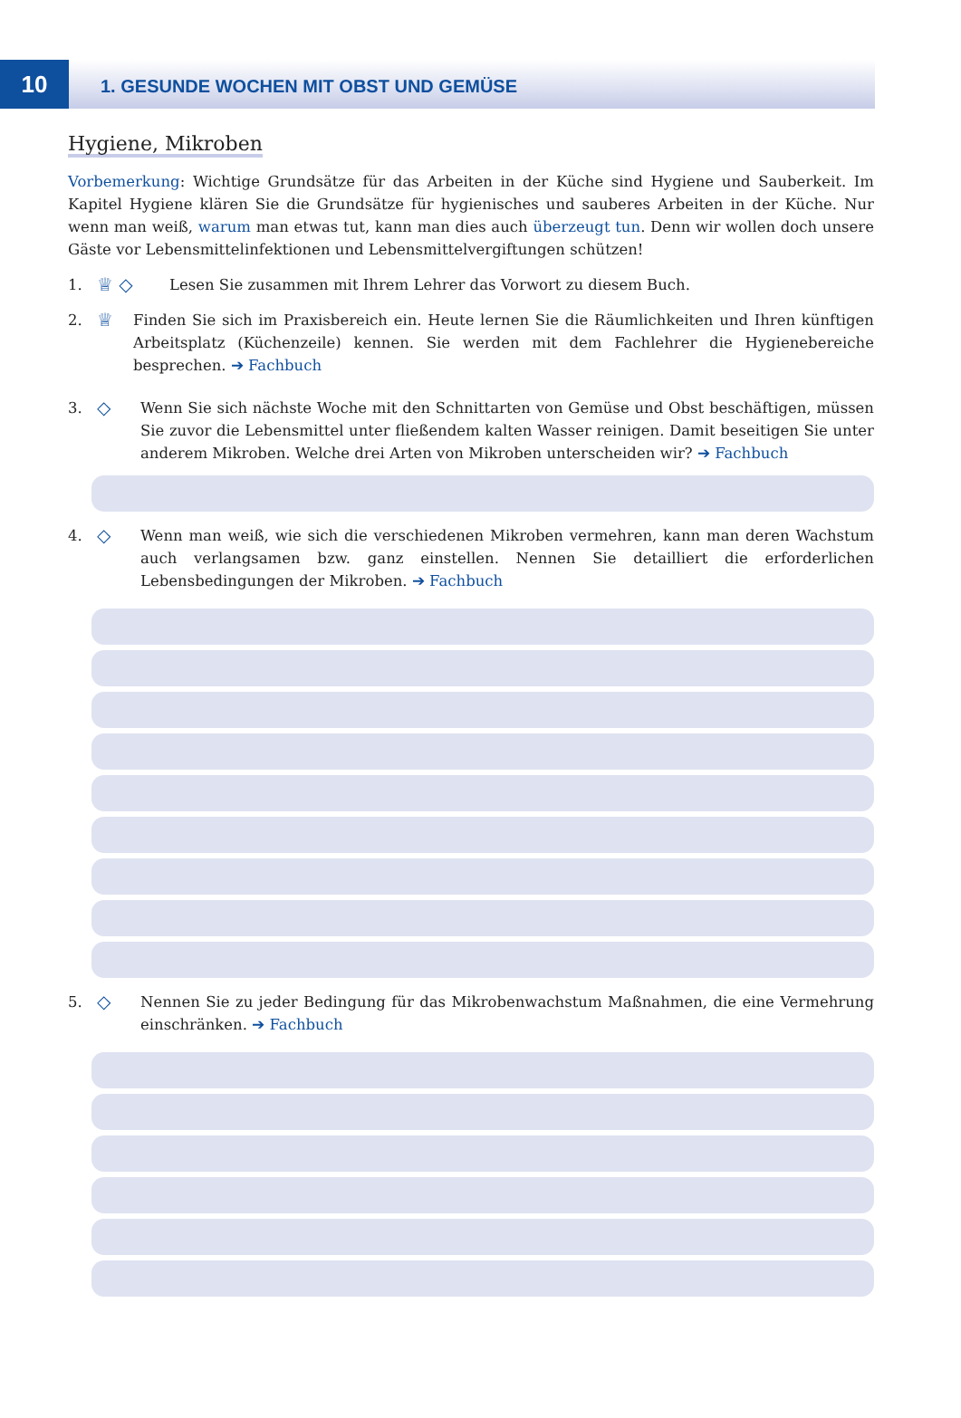10
1. GESUNDE WOCHEN MIT OBST UND GEMÜSE
Hygiene, Mikroben
Vorbemerkung: Wichtige Grundsätze für das Arbeiten in der Küche sind Hygiene und Sauberkeit. Im Kapitel Hygiene klären Sie die Grundsätze für hygienisches und sauberes Arbeiten in der Küche. Nur wenn man weiß, warum man etwas tut, kann man dies auch überzeugt tun. Denn wir wollen doch unsere Gäste vor Lebensmittelinfektionen und Lebensmittelvergiftungen schützen!
1.
♕ ◇
Lesen Sie zusammen mit Ihrem Lehrer das Vorwort zu diesem Buch.
2.
♕
Finden Sie sich im Praxisbereich ein. Heute lernen Sie die Räumlichkeiten und Ihren künftigen Arbeitsplatz (Küchenzeile) kennen. Sie werden mit dem Fachlehrer die Hygienebereiche besprechen. ➔ Fachbuch
3.
◇
Wenn Sie sich nächste Woche mit den Schnittarten von Gemüse und Obst beschäftigen, müssen Sie zuvor die Lebensmittel unter fließendem kalten Wasser reinigen. Damit beseitigen Sie unter anderem Mikroben. Welche drei Arten von Mikroben unterscheiden wir? ➔ Fachbuch
4.
◇
Wenn man weiß, wie sich die verschiedenen Mikroben vermehren, kann man deren Wachstum auch verlangsamen bzw. ganz einstellen. Nennen Sie detailliert die erforderlichen Lebensbedingungen der Mikroben. ➔ Fachbuch
5.
◇
Nennen Sie zu jeder Bedingung für das Mikrobenwachstum Maßnahmen, die eine Vermehrung einschränken. ➔ Fachbuch